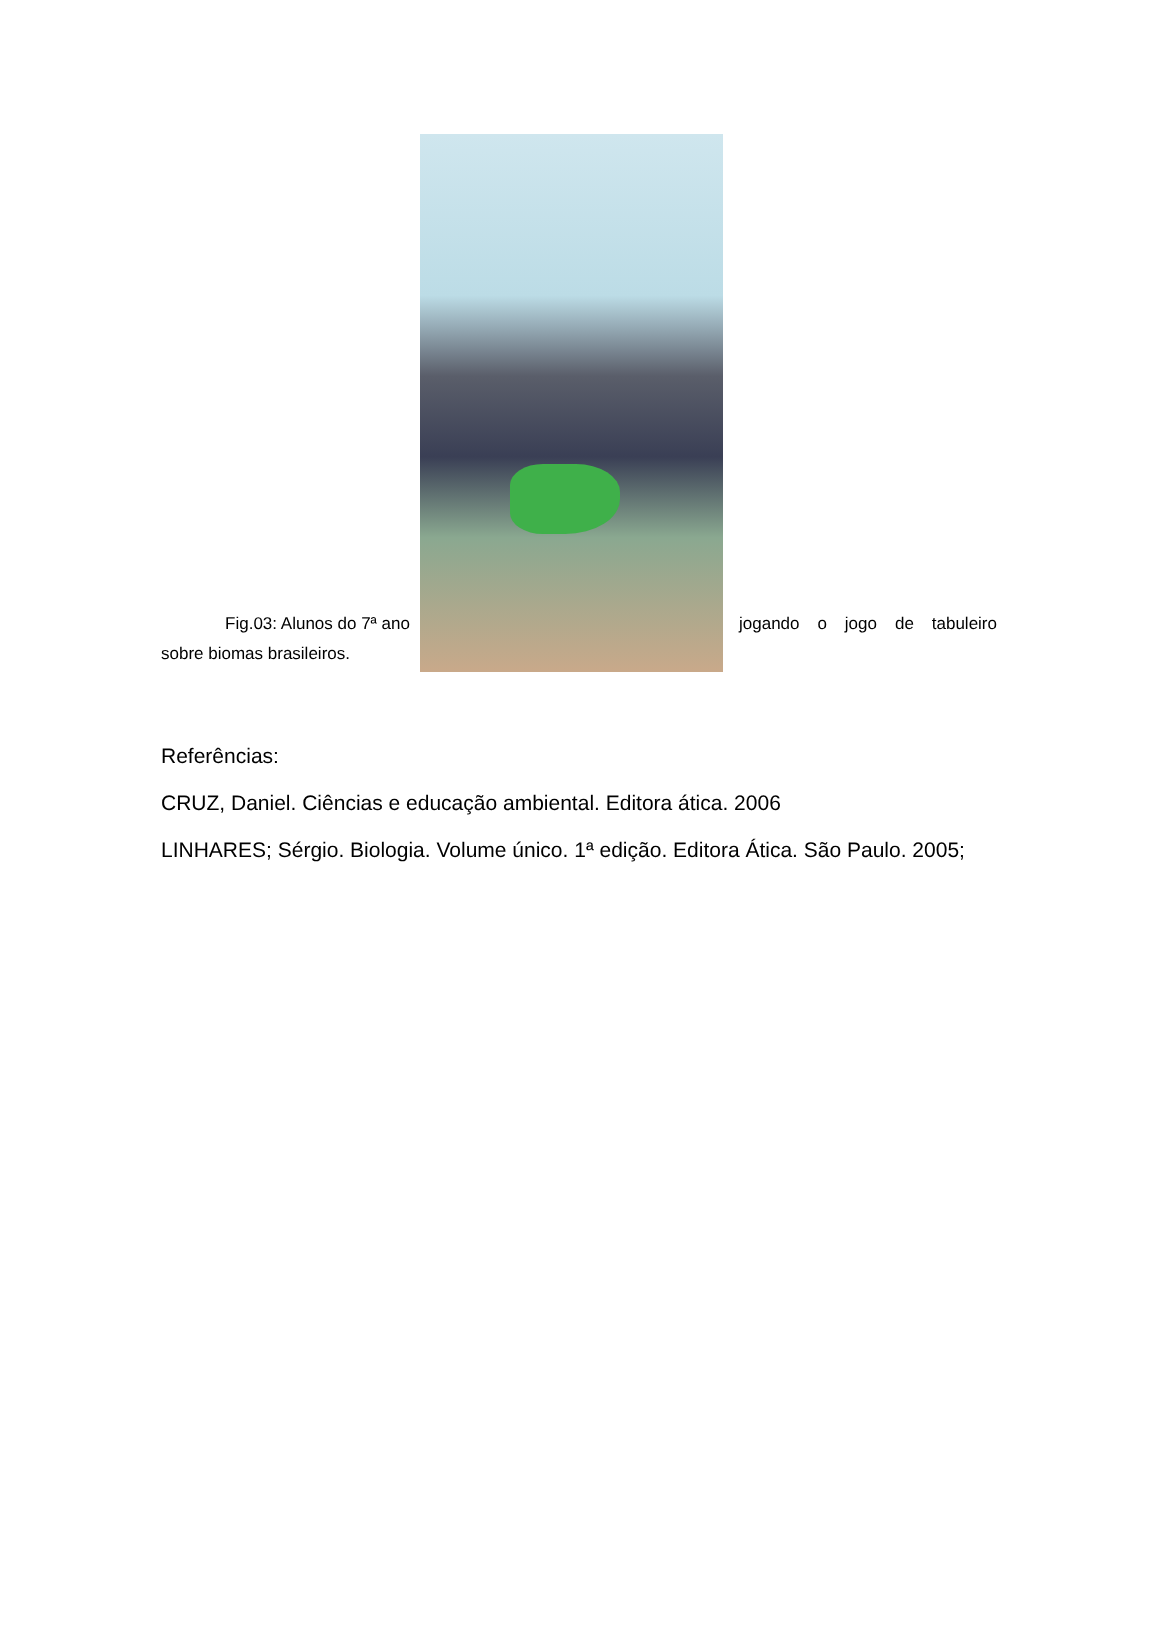Fig.03: Alunos do 7ª ano
jogando o jogo de tabuleiro
sobre biomas brasileiros.
Referências:
CRUZ, Daniel. Ciências e educação ambiental. Editora ática. 2006
LINHARES; Sérgio. Biologia. Volume único. 1ª edição. Editora Ática. São Paulo. 2005;